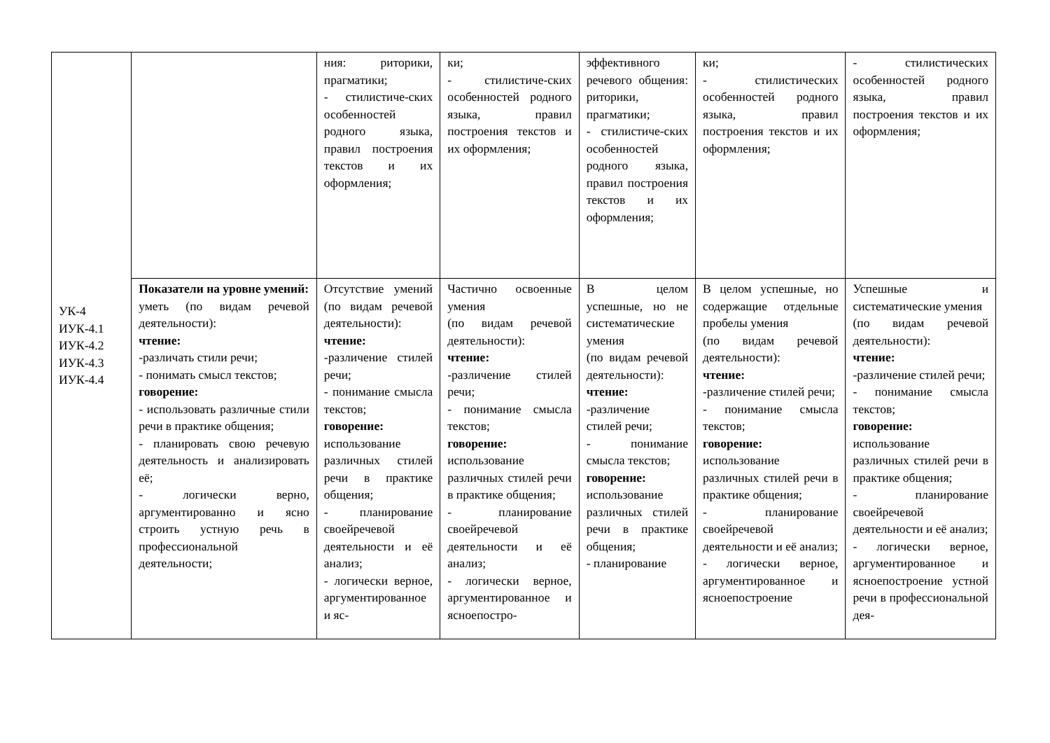| УК-4 ИУК-4.1 ИУК-4.2 ИУК-4.3 ИУК-4.4 | | ния: риторики, прагматики; - стилистиче-ских особенностей родного языка, правил построения текстов и их оформления; | ки; - стилистиче-ских особенностей родного языка, правил построения текстов и их оформления; | эффективного речевого общения: риторики, прагматики; - стилистиче-ских особенностей родного языка, правил построения текстов и их оформления; | ки; - стилистических особенностей родного языка, правил построения текстов и их оформления; | - стилистических особенностей родного языка, правил построения текстов и их оформления; |
| | Показатели на уровне умений: уметь (по видам речевой деятельности): чтение: -различать стили речи; - понимать смысл текстов; говорение: - использовать различные стили речи в практике общения; - планировать свою речевую деятельность и анализировать её; - логически верно, аргументированно и ясно строить устную речь в профессиональной деятельности; | Отсутствие умений (по видам речевой деятельности): чтение: -различение стилей речи; - понимание смысла текстов; говорение: использование различных стилей речи в практике общения; - планирование своейречевой деятельности и её анализ; - логически верное, аргументированное и яс- | Частично освоенные умения (по видам речевой деятельности): чтение: -различение стилей речи; - понимание смысла текстов; говорение: использование различных стилей речи в практике общения; - планирование своейречевой деятельности и её анализ; - логически верное, аргументированное и ясноепостро- | В целом успешные, но не систематические умения (по видам речевой деятельности): чтение: -различение стилей речи; - понимание смысла текстов; говорение: использование различных стилей речи в практике общения; - планирование | В целом успешные, но содержащие отдельные пробелы умения (по видам речевой деятельности): чтение: -различение стилей речи; - понимание смысла текстов; говорение: использование различных стилей речи в практике общения; - планирование своейречевой деятельности и её анализ; - логически верное, аргументированное и ясноепостроение | Успешные и систематические умения (по видам речевой деятельности): чтение: -различение стилей речи; - понимание смысла текстов; говорение: использование различных стилей речи в практике общения; - планирование своейречевой деятельности и её анализ; - логически верное, аргументированное и ясноепостроение устной речи в профессиональной дея- |